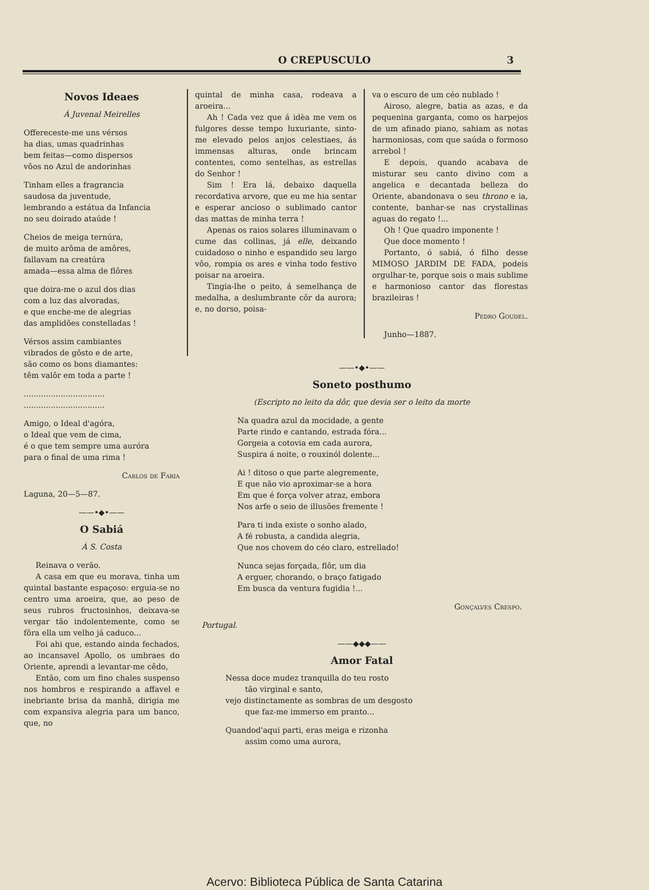O CREPUSCULO
3
Novos Ideaes
Á Juvenal Meirelles
Offereceste-me uns vérsos
ha dias, umas quadrinhas
bem feitas—como dispersos
vôos no Azul de andorinhas
Tinham elles a fragrancia
saudosa da juventude,
lembrando a estátua da Infancia
no seu doirado ataúde !
Cheios de meiga ternúra,
de muito arôma de amôres,
fallavam na creatúra
amada—essa alma de flôres
que doira-me o azul dos dias
com a luz das alvoradas,
e que enche-me de alegrias
das amplidões constelladas !
Vérsos assim cambiantes
vibrados de gôsto e de arte,
são como os bons diamantes:
têm valôr em toda a parte !
.................................
.................................
Amigo, o Ideal d'agóra,
o Ideal que vem de cima,
é o que tem sempre uma auróra
para o final de uma rima !
Carlos de Faria
Laguna, 20—5—87.
——•◆•——
O Sabiá
Á S. Costa
Reinava o verão.
A casa em que eu morava, tinha um quintal bastante espaçoso: erguia-se no centro uma aroeira, que, ao peso de seus rubros fructosinhos, deixava-se vergar tão indolentemente, como se fôra ella um velho já caduco...
Foi ahi que, estando ainda fechados, ao incansavel Apollo, os umbraes do Oriente, aprendi a levantar-me cêdo,
Então, com um fino chales suspenso nos hombros e respirando a affavel e inebriante brisa da manhã, dirigia me com expansiva alegria para um banco, que, no
quintal de minha casa, rodeava a aroeira...
Ah ! Cada vez que á idèa me vem os fulgores desse tempo luxuriante, sinto-me elevado pelos anjos celestiaes, ás immensas alturas, onde brincam contentes, como sentelhas, as estrellas do Senhor !
Sim ! Era lá, debaixo daquella recordativa arvore, que eu me hia sentar e esperar ancioso o sublimado cantor das mattas de minha terra !
Apenas os raios solares illuminavam o cume das collinas, já elle, deixando cuidadoso o ninho e espandido seu largo vôo, rompia os ares e vinha todo festivo poisar na aroeira.
Tingia-lhe o peito, á semelhança de medalha, a deslumbrante côr da aurora; e, no dorso, poisa-
va o escuro de um céo nublado !
Airoso, alegre, batia as azas, e da pequenina garganta, como os harpejos de um afinado piano, sahiam as notas harmoniosas, com que saúda o formoso arrebol !
E depois, quando acabava de misturar seu canto divino com a angelica e decantada belleza do Oriente, abandonava o seu throno e ia, contente, banhar-se nas crystallinas aguas do regato !...
Oh ! Que quadro imponente !
Que doce momento !
Portanto, ó sabiá, ó filho desse MIMOSO JARDIM DE FADA, podeis orgulhar-te, porque sois o mais sublime e harmonioso cantor das florestas brazileiras !
Pedro Goudel.
Junho—1887.
——•◆•——
Soneto posthumo
(Escripto no leito da dôr, que devia ser o leito da morte
Na quadra azul da mocidade, a gente
Parte rindo e cantando, estrada fóra...
Gorgeia a cotovia em cada aurora,
Suspira á noite, o rouxinól dolente...
Ai ! ditoso o que parte alegremente,
E que não vio aproximar-se a hora
Em que é força volver atraz, embora
Nos arfe o seio de illusões fremente !
Para ti inda existe o sonho alado,
A fé robusta, a candida alegria,
Que nos chovem do céo claro, estrellado!
Nunca sejas forçada, flôr, um dia
A erguer, chorando, o braço fatigado
Em busca da ventura fugidia !...
Gonçalves Crespo.
Portugal.
——◆◆◆——
Amor Fatal
Nessa doce mudez tranquilla do teu rosto
tão virginal e santo,
vejo distinctamente as sombras de um desgosto
que faz-me immerso em pranto...
Quandod'aqui parti, eras meiga e rizonha
assim como uma aurora,
Acervo: Biblioteca Pública de Santa Catarina